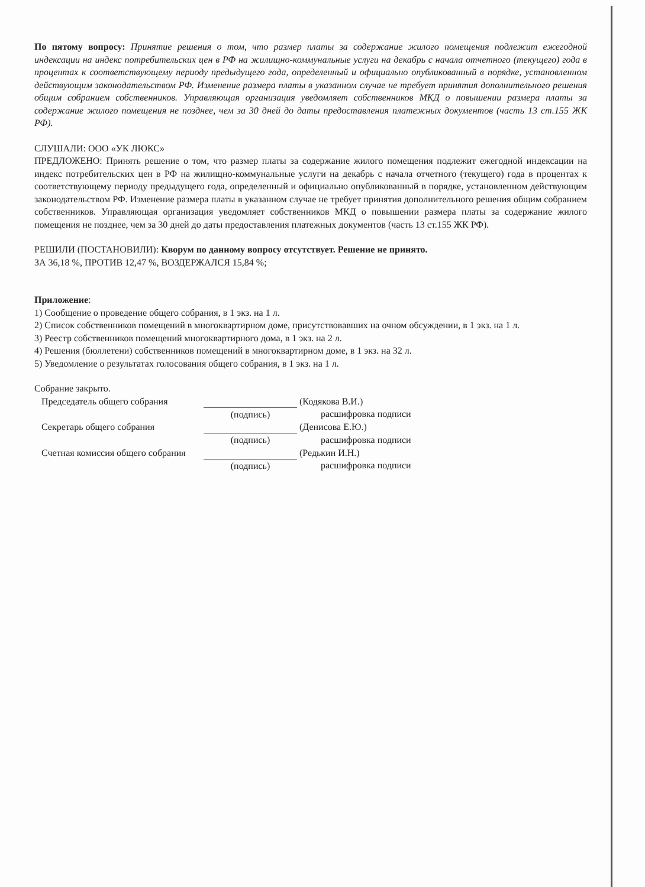По пятому вопросу: Принятие решения о том, что размер платы за содержание жилого помещения подлежит ежегодной индексации на индекс потребительских цен в РФ на жилищно-коммунальные услуги на декабрь с начала отчетного (текущего) года в процентах к соответствующему периоду предыдущего года, определенный и официально опубликованный в порядке, установленном действующим законодательством РФ. Изменение размера платы в указанном случае не требует принятия дополнительного решения общим собранием собственников. Управляющая организация уведомляет собственников МКД о повышении размера платы за содержание жилого помещения не позднее, чем за 30 дней до даты предоставления платежных документов (часть 13 ст.155 ЖК РФ).
СЛУШАЛИ: ООО «УК ЛЮКС»
ПРЕДЛОЖЕНО: Принять решение о том, что размер платы за содержание жилого помещения подлежит ежегодной индексации на индекс потребительских цен в РФ на жилищно-коммунальные услуги на декабрь с начала отчетного (текущего) года в процентах к соответствующему периоду предыдущего года, определенный и официально опубликованный в порядке, установленном действующим законодательством РФ. Изменение размера платы в указанном случае не требует принятия дополнительного решения общим собранием собственников. Управляющая организация уведомляет собственников МКД о повышении размера платы за содержание жилого помещения не позднее, чем за 30 дней до даты предоставления платежных документов (часть 13 ст.155 ЖК РФ).
РЕШИЛИ (ПОСТАНОВИЛИ): Кворум по данному вопросу отсутствует. Решение не принято.
ЗА 36,18 %, ПРОТИВ 12,47 %, ВОЗДЕРЖАЛСЯ 15,84 %;
Приложение:
1) Сообщение о проведение общего собрания, в 1 экз. на 1 л.
2) Список собственников помещений в многоквартирном доме, присутствовавших на очном обсуждении, в 1 экз. на 1 л.
3) Реестр собственников помещений многоквартирного дома, в 1 экз. на 2 л.
4) Решения (бюллетени) собственников помещений в многоквартирном доме, в 1 экз. на 32 л.
5) Уведомление о результатах голосования общего собрания, в 1 экз. на 1 л.
Собрание закрыто.
| Председатель общего собрания | | (Кодякова В.И.) |
| | (подпись) | расшифровка подписи |
| Секретарь общего собрания | | (Денисова Е.Ю.) |
| | (подпись) | расшифровка подписи |
| Счетная комиссия общего собрания | | (Редькин И.Н.) |
| | (подпись) | расшифровка подписи |